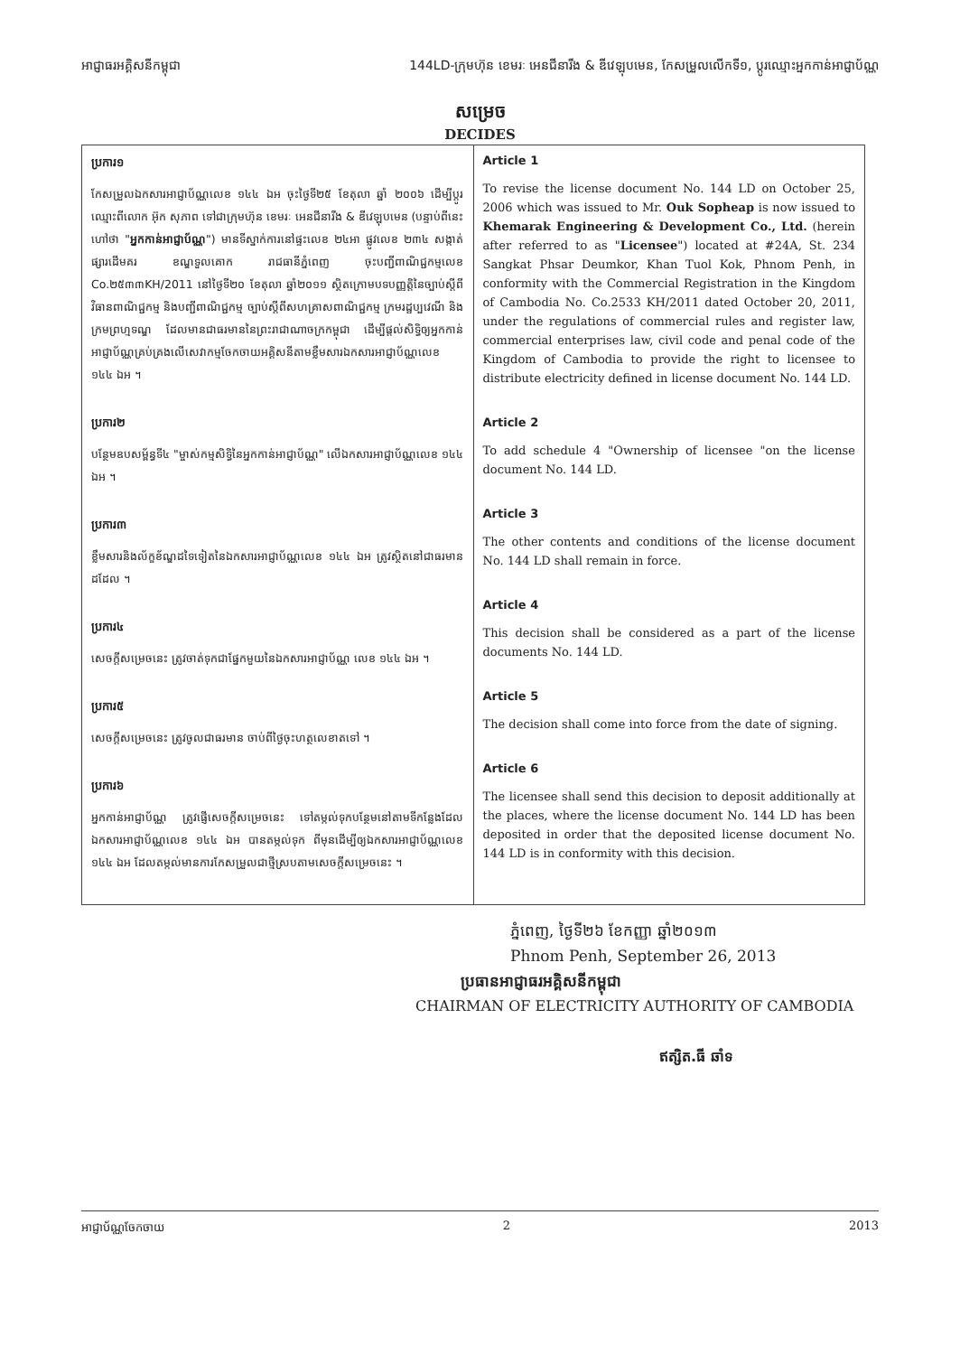អាជ្ញាធរអគ្គិសនីកម្ពុជា 144LD-ក្រុមហ៊ុន ខេមរៈ អេនជីនារីង & ឌីវេឡុបមេន, កែសម្រួលលើកទី១, ប្តូរឈ្មោះអ្នកកាន់អាជ្ញាប័ណ្ណ
សម្រេច
DECIDES
| ប្រការ១ កែសម្រួលឯកសារអាជ្ញាប័ណ្ណលេខ ១៤៤ ឯអ ចុះថ្ងៃទី២៥ ខែតុលា ឆ្នាំ ២០០៦ ដើម្បីប្តូរឈ្មោះពីលោក អ៊ុក សុភាព ទៅជាក្រុមហ៊ុន ខេមរៈ អេនជីនារីង & ឌីវេឡុបមេន (បន្ទាប់ពីនេះហៅថា " អ្នកកាន់អាជ្ញាប័ណ្ណ ") មានទីស្នាក់ការនៅផ្ទះលេខ ២៤អា ផ្លូវលេខ ២៣៤ សង្កាត់ផ្សារដើមគរ ខណ្ឌទួលគោក រាជធានីភ្នំពេញ ចុះបញ្ជីពាណិជ្ជកម្មលេខ Co.២៥៣៣KH/2011 នៅថ្ងៃទី២០ ខែតុលា ឆ្នាំ២០១១ ស្ថិតក្រោមបទបញ្ញត្តិនៃច្បាប់ស្តីពីវិធានពាណិជ្ជកម្ម និងបញ្ជីពាណិជ្ជកម្ម ច្បាប់ស្តីពីសហគ្រាសពាណិជ្ជកម្ម ក្រមរដ្ឋប្បវេណី និងក្រមព្រហ្មទណ្ឌ ដែលមានជាធរមាននៃព្រះរាជាណាចក្រកម្ពុជា ដើម្បីផ្តល់សិទ្ធិឲ្យអ្នកកាន់អាជ្ញាប័ណ្ណគ្រប់គ្រងលើសេវាកម្មចែកចាយអគ្គិសនីតាមខ្លឹមសារឯកសារអាជ្ញាប័ណ្ណលេខ ១៤៤ ឯអ ។ ប្រការ២ បន្ថែមឧបសម្ព័ន្ធទី៤ "ម្ចាស់កម្មសិទ្ធិនៃអ្នកកាន់អាជ្ញាប័ណ្ណ" លើឯកសារអាជ្ញាប័ណ្ណលេខ ១៤៤ ឯអ ។ ប្រការ៣ ខ្លឹមសារនិងល័ក្ខខ័ណ្ឌដទៃទៀតនៃឯកសារអាជ្ញាប័ណ្ណលេខ ១៤៤ ឯអ ត្រូវស្ថិតនៅជាធរមានដដែល ។ ប្រការ៤ សេចក្តីសម្រេចនេះ ត្រូវចាត់ទុកជាផ្នែកមួយនៃឯកសារអាជ្ញាប័ណ្ណ លេខ ១៤៤ ឯអ ។ ប្រការ៥ សេចក្តីសម្រេចនេះ ត្រូវចូលជាធរមាន ចាប់ពីថ្ងៃចុះហត្ថលេខាតទៅ ។ ប្រការ៦ អ្នកកាន់អាជ្ញាប័ណ្ណ ត្រូវផ្ញើសេចក្តីសម្រេចនេះ ទៅតម្កល់ទុកបន្ថែមនៅតាមទីកន្លែងដែលឯកសារអាជ្ញាប័ណ្ណលេខ ១៤៤ ឯអ បានតម្កល់ទុក ពីមុនដើម្បីឲ្យឯកសារអាជ្ញាប័ណ្ណលេខ ១៤៤ ឯអ ដែលតម្កល់មានការកែសម្រួលជាថ្មីស្របតាមសេចក្តីសម្រេចនេះ ។ | Article 1 To revise the license document No. 144 LD on October 25, 2006 which was issued to Mr. Ouk Sopheap is now issued to Khemarak Engineering & Development Co., Ltd. (herein after referred to as " Licensee ") located at #24A, St. 234 Sangkat Phsar Deumkor, Khan Tuol Kok, Phnom Penh, in conformity with the Commercial Registration in the Kingdom of Cambodia No. Co.2533 KH/2011 dated October 20, 2011, under the regulations of commercial rules and register law, commercial enterprises law, civil code and penal code of the Kingdom of Cambodia to provide the right to licensee to distribute electricity defined in license document No. 144 LD. Article 2 To add schedule 4 "Ownership of licensee "on the license document No. 144 LD. Article 3 The other contents and conditions of the license document No. 144 LD shall remain in force. Article 4 This decision shall be considered as a part of the license documents No. 144 LD. Article 5 The decision shall come into force from the date of signing. Article 6 The licensee shall send this decision to deposit additionally at the places, where the license document No. 144 LD has been deposited in order that the deposited license document No. 144 LD is in conformity with this decision. |
ភ្នំពេញ, ថ្ងៃទី២៦ ខែកញ្ញា ឆ្នាំ២០១៣
Phnom Penh, September 26, 2013
ប្រធានអាជ្ញាធរអគ្គិសនីកម្ពុជា
CHAIRMAN OF ELECTRICITY AUTHORITY OF CAMBODIA
ឥត្សិត.ធី ឆាំទ
អាជ្ញាប័ណ្ណចែកចាយ 2 2013